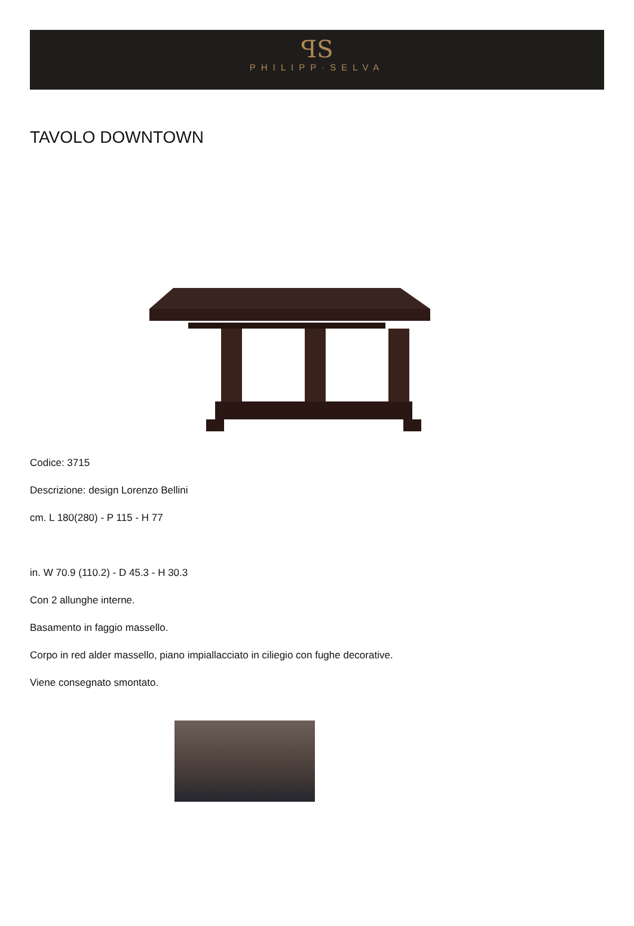ꟼS
PHILIPP·SELVA
TAVOLO DOWNTOWN
Codice: 3715
Descrizione: design Lorenzo Bellini
cm. L 180(280) - P 115 - H 77
in. W 70.9 (110.2) - D 45.3 - H 30.3
Con 2 allunghe interne.
Basamento in faggio massello.
Corpo in red alder massello, piano impiallacciato in ciliegio con fughe decorative.
Viene consegnato smontato.